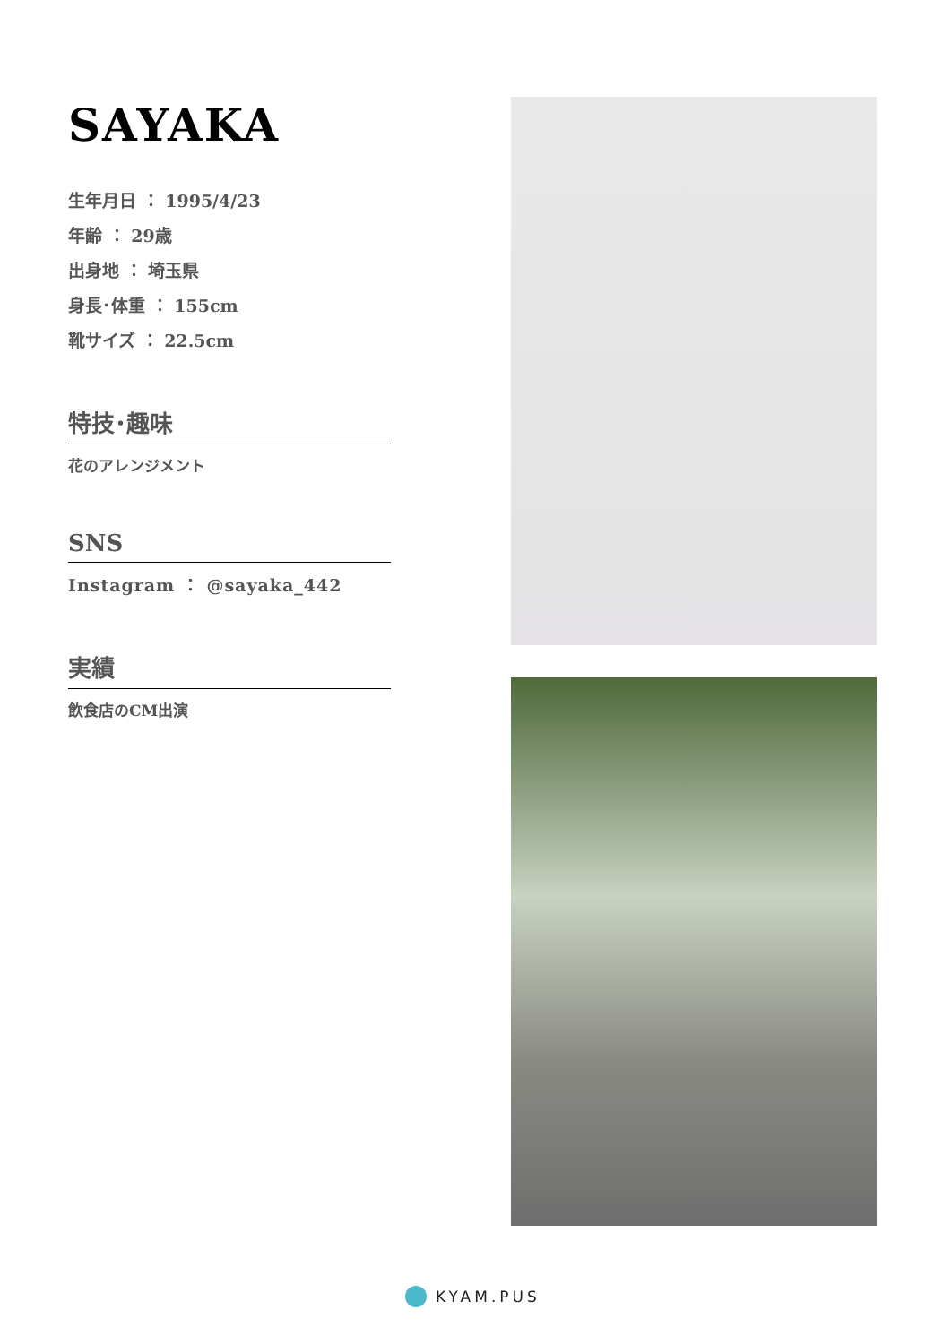SAYAKA
生年月日 ： 1995/4/23
年齢 ： 29歳
出身地 ： 埼玉県
身長･体重 ： 155cm
靴サイズ ： 22.5cm
特技･趣味
花のアレンジメント
SNS
Instagram ： @sayaka_442
実績
飲食店のCM出演
KYAM.PUS